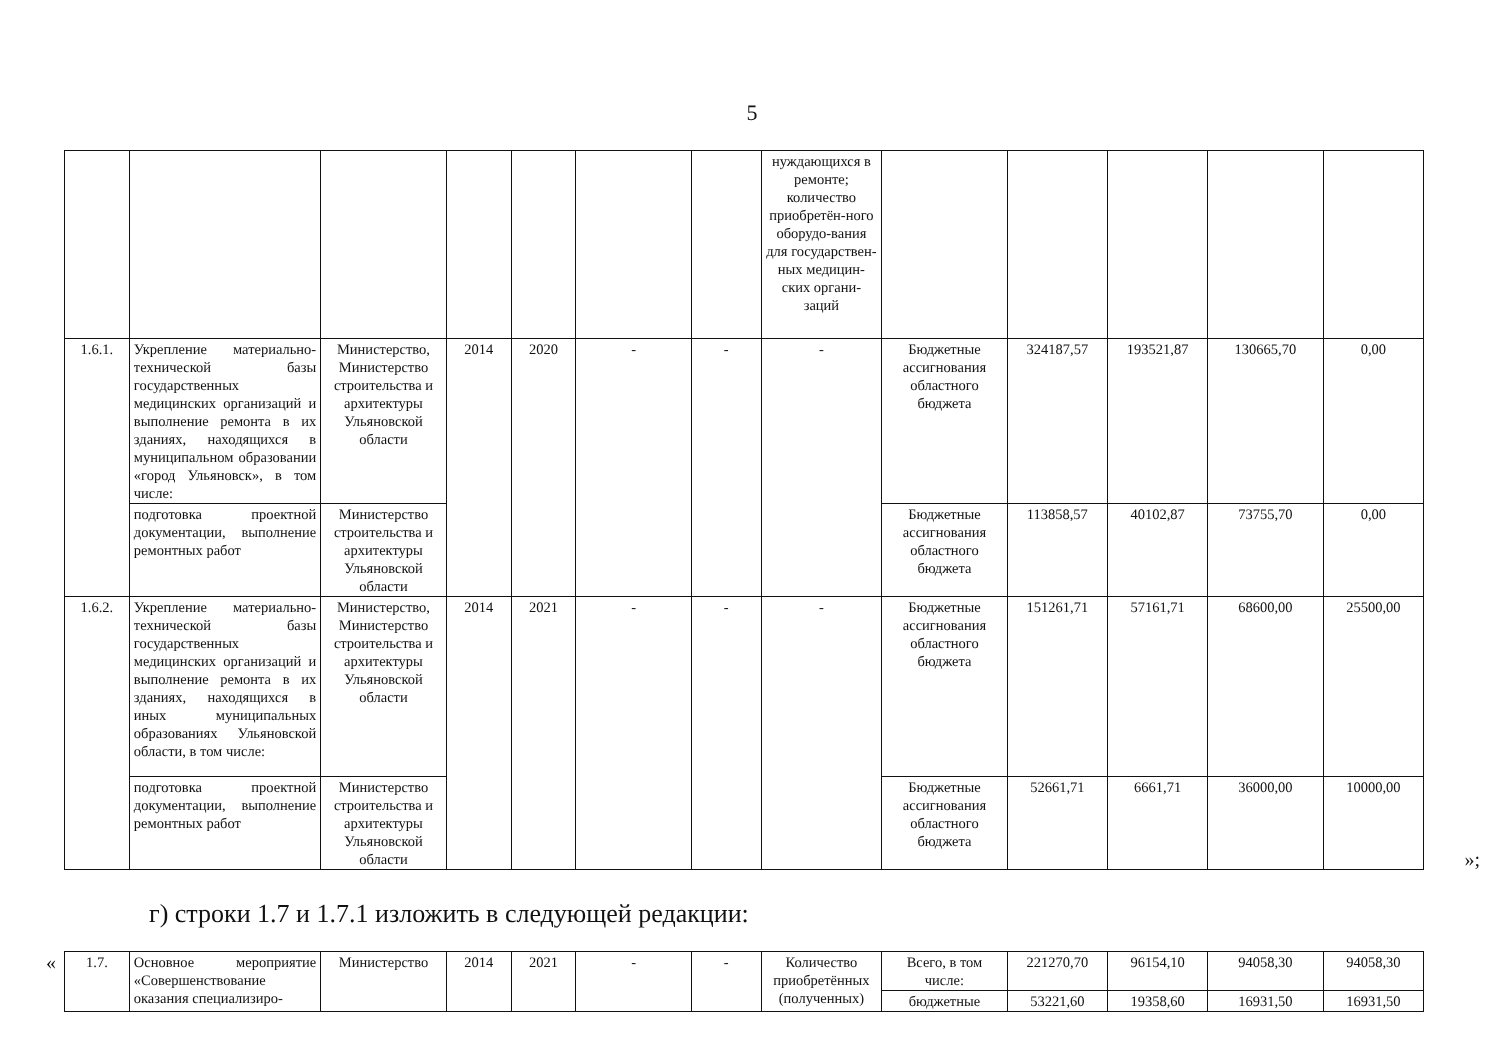5
| | | | | | | | нуждающихся в ремонте; количество приобретён-ного оборудо-вания для государствен-ных медицин-ских органи-заций | | | | | |
| 1.6.1. | Укрепление материально-технической базы государственных медицинских организаций и выполнение ремонта в их зданиях, находящихся в муниципальном образовании «город Ульяновск», в том числе: | Министерство, Министерство строительства и архитектуры Ульяновской области | 2014 | 2020 | - | - | - | Бюджетные ассигнования областного бюджета | 324187,57 | 193521,87 | 130665,70 | 0,00 |
| | подготовка проектной документации, выполнение ремонтных работ | Министерство строительства и архитектуры Ульяновской области | | | | | | Бюджетные ассигнования областного бюджета | 113858,57 | 40102,87 | 73755,70 | 0,00 |
| 1.6.2. | Укрепление материально-технической базы государственных медицинских организаций и выполнение ремонта в их зданиях, находящихся в иных муниципальных образованиях Ульяновской области, в том числе: | Министерство, Министерство строительства и архитектуры Ульяновской области | 2014 | 2021 | - | - | - | Бюджетные ассигнования областного бюджета | 151261,71 | 57161,71 | 68600,00 | 25500,00 |
| | подготовка проектной документации, выполнение ремонтных работ | Министерство строительства и архитектуры Ульяновской области | | | | | | Бюджетные ассигнования областного бюджета | 52661,71 | 6661,71 | 36000,00 | 10000,00 |
»;
г) строки 1.7 и 1.7.1 изложить в следующей редакции:
«
| 1.7. | Основное мероприятие «Совершенствование оказания специализиро- | Министерство | 2014 | 2021 | - | - | Количество приобретённых (полученных) | Всего, в том числе: | 221270,70 | 96154,10 | 94058,30 | 94058,30 |
| | | | | | | | | бюджетные | 53221,60 | 19358,60 | 16931,50 | 16931,50 |